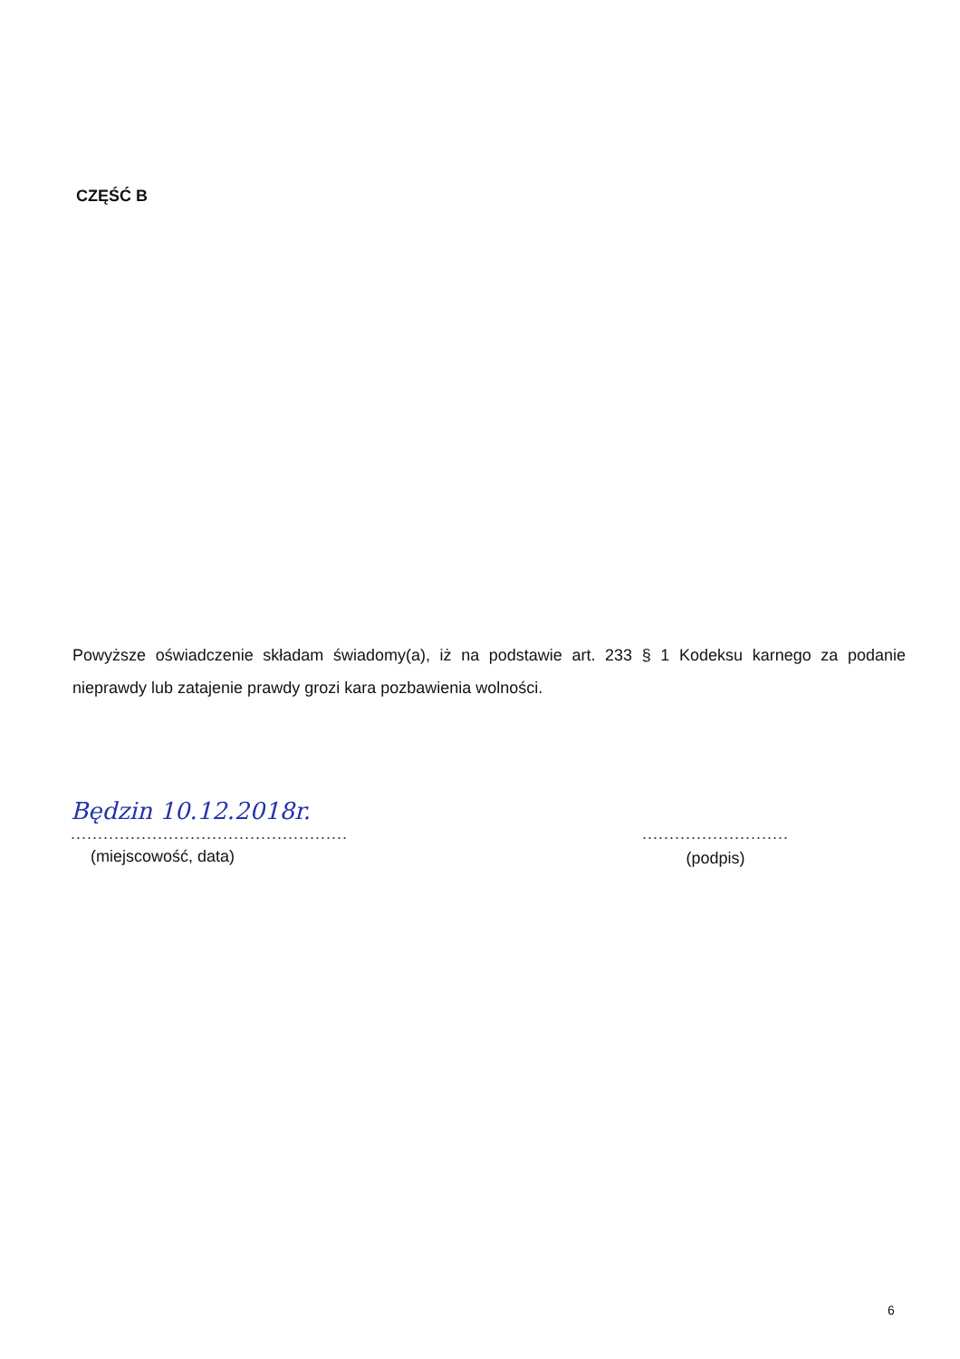CZĘŚĆ B
Powyższe oświadczenie składam świadomy(a), iż na podstawie art. 233 § 1 Kodeksu karnego za podanie nieprawdy lub zatajenie prawdy grozi kara pozbawienia wolności.
Będzin 10.12.2018r.
...................................................
(miejscowość, data)
...........................
(podpis)
6